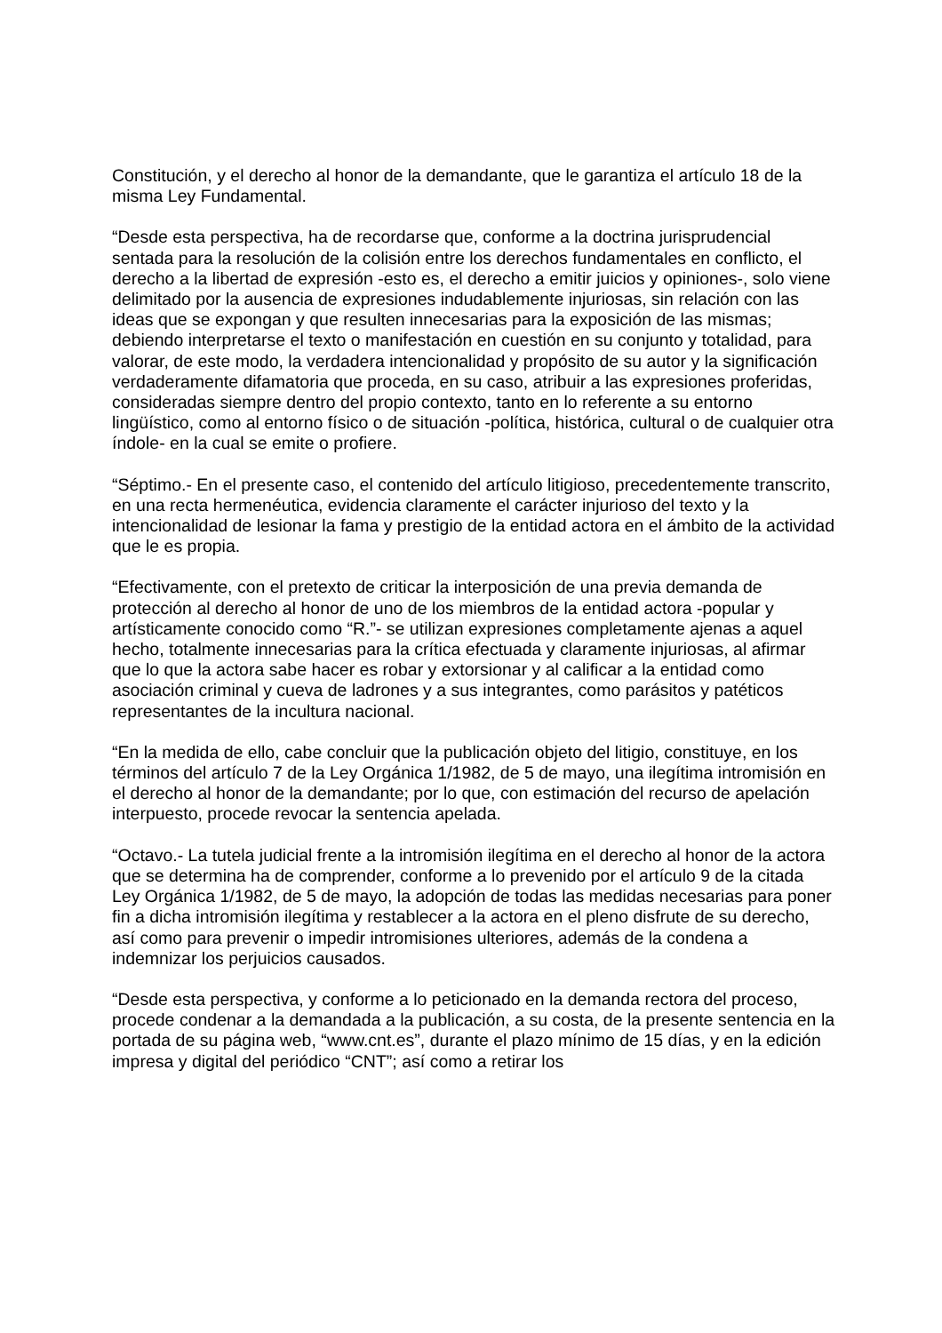Constitución, y el derecho al honor de la demandante, que le garantiza el artículo 18 de la misma Ley Fundamental.
“Desde esta perspectiva, ha de recordarse que, conforme a la doctrina jurisprudencial sentada para la resolución de la colisión entre los derechos fundamentales en conflicto, el derecho a la libertad de expresión -esto es, el derecho a emitir juicios y opiniones-, solo viene delimitado por la ausencia de expresiones indudablemente injuriosas, sin relación con las ideas que se expongan y que resulten innecesarias para la exposición de las mismas; debiendo interpretarse el texto o manifestación en cuestión en su conjunto y totalidad, para valorar, de este modo, la verdadera intencionalidad y propósito de su autor y la significación verdaderamente difamatoria que proceda, en su caso, atribuir a las expresiones proferidas, consideradas siempre dentro del propio contexto, tanto en lo referente a su entorno lingüístico, como al entorno físico o de situación -política, histórica, cultural o de cualquier otra índole- en la cual se emite o profiere.
“Séptimo.- En el presente caso, el contenido del artículo litigioso, precedentemente transcrito, en una recta hermenéutica, evidencia claramente el carácter injurioso del texto y la intencionalidad de lesionar la fama y prestigio de la entidad actora en el ámbito de la actividad que le es propia.
“Efectivamente, con el pretexto de criticar la interposición de una previa demanda de protección al derecho al honor de uno de los miembros de la entidad actora -popular y artísticamente conocido como “R.”- se utilizan expresiones completamente ajenas a aquel hecho, totalmente innecesarias para la crítica efectuada y claramente injuriosas, al afirmar que lo que la actora sabe hacer es robar y extorsionar y al calificar a la entidad como asociación criminal y cueva de ladrones y a sus integrantes, como parásitos y patéticos representantes de la incultura nacional.
“En la medida de ello, cabe concluir que la publicación objeto del litigio, constituye, en los términos del artículo 7 de la Ley Orgánica 1/1982, de 5 de mayo, una ilegítima intromisión en el derecho al honor de la demandante; por lo que, con estimación del recurso de apelación interpuesto, procede revocar la sentencia apelada.
“Octavo.- La tutela judicial frente a la intromisión ilegítima en el derecho al honor de la actora que se determina ha de comprender, conforme a lo prevenido por el artículo 9 de la citada Ley Orgánica 1/1982, de 5 de mayo, la adopción de todas las medidas necesarias para poner fin a dicha intromisión ilegítima y restablecer a la actora en el pleno disfrute de su derecho, así como para prevenir o impedir intromisiones ulteriores, además de la condena a indemnizar los perjuicios causados.
“Desde esta perspectiva, y conforme a lo peticionado en la demanda rectora del proceso, procede condenar a la demandada a la publicación, a su costa, de la presente sentencia en la portada de su página web, “www.cnt.es”, durante el plazo mínimo de 15 días, y en la edición impresa y digital del periódico “CNT”; así como a retirar los